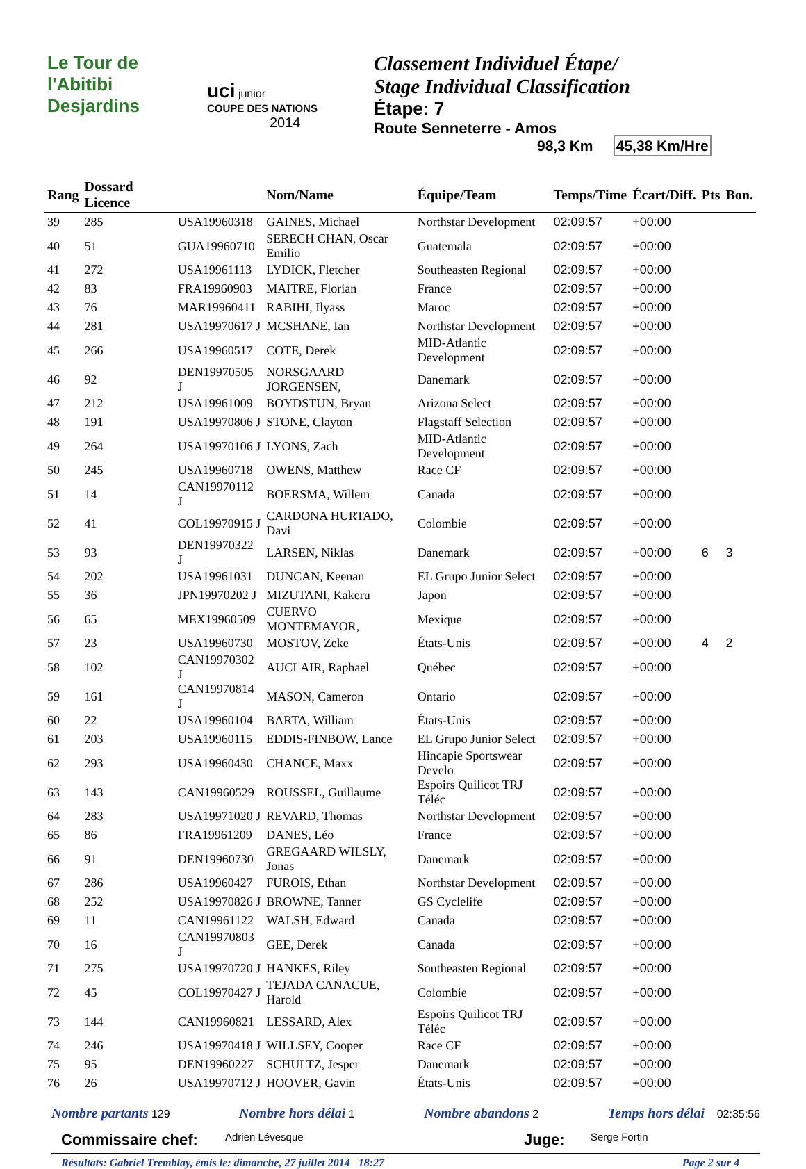Le Tour de l'Abitibi
Desjardins
uci junior
COUPE DES NATIONS
2014
Classement Individuel Étape/
Stage Individual Classification
Étape: 7
Route Senneterre - Amos
98,3 Km 45,38 Km/Hre
| Rang | Dossard Licence | | Nom/Name | Équipe/Team | Temps/Time | Écart/Diff. | Pts | Bon. |
| --- | --- | --- | --- | --- | --- | --- | --- | --- |
| 39 | 285 | USA19960318 | GAINES, Michael | Northstar Development | 02:09:57 | +00:00 | | |
| 40 | 51 | GUA19960710 | SERECH CHAN, Oscar Emilio | Guatemala | 02:09:57 | +00:00 | | |
| 41 | 272 | USA19961113 | LYDICK, Fletcher | Southeasten Regional | 02:09:57 | +00:00 | | |
| 42 | 83 | FRA19960903 | MAITRE, Florian | France | 02:09:57 | +00:00 | | |
| 43 | 76 | MAR19960411 | RABIHI, Ilyass | Maroc | 02:09:57 | +00:00 | | |
| 44 | 281 | USA19970617 J | MCSHANE, Ian | Northstar Development | 02:09:57 | +00:00 | | |
| 45 | 266 | USA19960517 | COTE, Derek | MID-Atlantic Development | 02:09:57 | +00:00 | | |
| 46 | 92 | DEN19970505 J | NORSGAARD JORGENSEN, | Danemark | 02:09:57 | +00:00 | | |
| 47 | 212 | USA19961009 | BOYDSTUN, Bryan | Arizona Select | 02:09:57 | +00:00 | | |
| 48 | 191 | USA19970806 J | STONE, Clayton | Flagstaff Selection | 02:09:57 | +00:00 | | |
| 49 | 264 | USA19970106 J | LYONS, Zach | MID-Atlantic Development | 02:09:57 | +00:00 | | |
| 50 | 245 | USA19960718 | OWENS, Matthew | Race CF | 02:09:57 | +00:00 | | |
| 51 | 14 | CAN19970112 J | BOERSMA, Willem | Canada | 02:09:57 | +00:00 | | |
| 52 | 41 | COL19970915 J | CARDONA HURTADO, Davi | Colombie | 02:09:57 | +00:00 | | |
| 53 | 93 | DEN19970322 J | LARSEN, Niklas | Danemark | 02:09:57 | +00:00 | 6 | 3 |
| 54 | 202 | USA19961031 | DUNCAN, Keenan | EL Grupo Junior Select | 02:09:57 | +00:00 | | |
| 55 | 36 | JPN19970202 J | MIZUTANI, Kakeru | Japon | 02:09:57 | +00:00 | | |
| 56 | 65 | MEX19960509 | CUERVO MONTEMAYOR, | Mexique | 02:09:57 | +00:00 | | |
| 57 | 23 | USA19960730 | MOSTOV, Zeke | États-Unis | 02:09:57 | +00:00 | 4 | 2 |
| 58 | 102 | CAN19970302 J | AUCLAIR, Raphael | Québec | 02:09:57 | +00:00 | | |
| 59 | 161 | CAN19970814 J | MASON, Cameron | Ontario | 02:09:57 | +00:00 | | |
| 60 | 22 | USA19960104 | BARTA, William | États-Unis | 02:09:57 | +00:00 | | |
| 61 | 203 | USA19960115 | EDDIS-FINBOW, Lance | EL Grupo Junior Select | 02:09:57 | +00:00 | | |
| 62 | 293 | USA19960430 | CHANCE, Maxx | Hincapie Sportswear Develo | 02:09:57 | +00:00 | | |
| 63 | 143 | CAN19960529 | ROUSSEL, Guillaume | Espoirs Quilicot TRJ Téléc | 02:09:57 | +00:00 | | |
| 64 | 283 | USA19971020 J | REVARD, Thomas | Northstar Development | 02:09:57 | +00:00 | | |
| 65 | 86 | FRA19961209 | DANES, Léo | France | 02:09:57 | +00:00 | | |
| 66 | 91 | DEN19960730 | GREGAARD WILSLY, Jonas | Danemark | 02:09:57 | +00:00 | | |
| 67 | 286 | USA19960427 | FUROIS, Ethan | Northstar Development | 02:09:57 | +00:00 | | |
| 68 | 252 | USA19970826 J | BROWNE, Tanner | GS Cyclelife | 02:09:57 | +00:00 | | |
| 69 | 11 | CAN19961122 | WALSH, Edward | Canada | 02:09:57 | +00:00 | | |
| 70 | 16 | CAN19970803 J | GEE, Derek | Canada | 02:09:57 | +00:00 | | |
| 71 | 275 | USA19970720 J | HANKES, Riley | Southeasten Regional | 02:09:57 | +00:00 | | |
| 72 | 45 | COL19970427 J | TEJADA CANACUE, Harold | Colombie | 02:09:57 | +00:00 | | |
| 73 | 144 | CAN19960821 | LESSARD, Alex | Espoirs Quilicot TRJ Téléc | 02:09:57 | +00:00 | | |
| 74 | 246 | USA19970418 J | WILLSEY, Cooper | Race CF | 02:09:57 | +00:00 | | |
| 75 | 95 | DEN19960227 | SCHULTZ, Jesper | Danemark | 02:09:57 | +00:00 | | |
| 76 | 26 | USA19970712 J | HOOVER, Gavin | États-Unis | 02:09:57 | +00:00 | | |
Nombre partants 129 Nombre hors délai 1 Nombre abandons 2 Temps hors délai 02:35:56
Commissaire chef: Adrien Lévesque Juge: Serge Fortin
Résultats: Gabriel Tremblay, émis le: dimanche, 27 juillet 2014 18:27 Page 2 sur 4